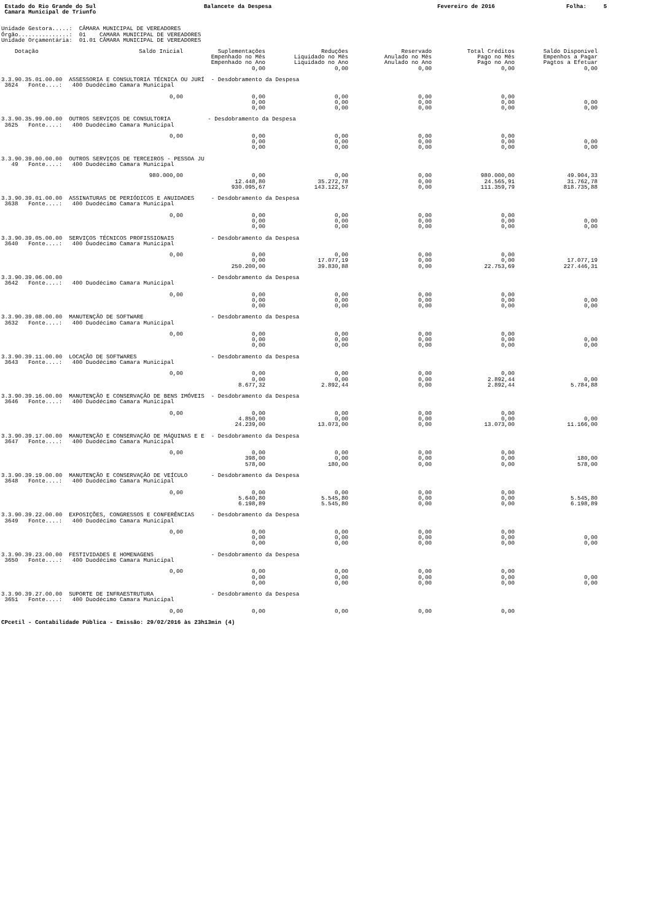Estado do Rio Grande do Sul
Balancete da Despesa
Fevereiro de 2016
Folha: 5
Camara Municipal de Triunfo
Unidade Gestora.....:  CÂMARA MUNICIPAL DE VEREADORES
Órgão...............:  01    CAMARA MUNICIPAL DE VEREADORES
Unidade Orçamentária:  01.01 CÂMARA MUNICIPAL DE VEREADORES
| Dotação | Saldo Inicial | Suplementações | Reduções | Reservado | Total Créditos | Saldo Disponível |
| --- | --- | --- | --- | --- | --- | --- |
| | | Empenhado no Mês | Liquidado no Mês | Anulado no Mês | Pago no Mês | Empenhos a Pagar |
| | | Empenhado no Ano | Liquidado no Ano | Anulado no Ano | Pago no Ano | Pagtos a Efetuar |
| | | 0,00 | 0,00 | 0,00 | 0,00 | 0,00 |
| 3.3.90.35.01.00.00 ASSESSORIA E CONSULTORIA TÉCNICA OU JURÍ - Desdobramento da Despesa | | | | | | |
| 3624 Fonte....: 400 Duodécimo Camara Municipal | | | | | | |
| | 0,00 | 0,00 | 0,00 | 0,00 | 0,00 | |
| | | 0,00 | 0,00 | 0,00 | 0,00 | 0,00 |
| | | 0,00 | 0,00 | 0,00 | 0,00 | 0,00 |
| 3.3.90.35.99.00.00 OUTROS SERVIÇOS DE CONSULTORIA - Desdobramento da Despesa | | | | | | |
| 3625 Fonte....: 400 Duodécimo Camara Municipal | | | | | | |
| | 0,00 | 0,00 | 0,00 | 0,00 | 0,00 | |
| | | 0,00 | 0,00 | 0,00 | 0,00 | 0,00 |
| | | 0,00 | 0,00 | 0,00 | 0,00 | 0,00 |
| 3.3.90.39.00.00.00 OUTROS SERVIÇOS DE TERCEIROS - PESSOA JU | | | | | | |
| 49 Fonte....: 400 Duodécimo Camara Municipal | | | | | | |
| | 980.000,00 | 0,00 | 0,00 | 0,00 | 980.000,00 | 49.904,33 |
| | | 12.448,80 | 35.272,78 | 0,00 | 24.565,91 | 31.762,78 |
| | | 930.095,67 | 143.122,57 | 0,00 | 111.359,79 | 818.735,88 |
| 3.3.90.39.01.00.00 ASSINATURAS DE PERIÓDICOS E ANUIDADES - Desdobramento da Despesa | | | | | | |
| 3638 Fonte....: 400 Duodécimo Camara Municipal | | | | | | |
| | 0,00 | 0,00 | 0,00 | 0,00 | 0,00 | |
| | | 0,00 | 0,00 | 0,00 | 0,00 | 0,00 |
| | | 0,00 | 0,00 | 0,00 | 0,00 | 0,00 |
| 3.3.90.39.05.00.00 SERVIÇOS TÉCNICOS PROFISSIONAIS - Desdobramento da Despesa | | | | | | |
| 3640 Fonte....: 400 Duodécimo Camara Municipal | | | | | | |
| | 0,00 | 0,00 | 0,00 | 0,00 | 0,00 | |
| | | 0,00 | 17.077,19 | 0,00 | 0,00 | 17.077,19 |
| | | 250.200,00 | 39.830,88 | 0,00 | 22.753,69 | 227.446,31 |
| 3.3.90.39.06.00.00 - Desdobramento da Despesa | | | | | | |
| 3642 Fonte....: 400 Duodécimo Camara Municipal | | | | | | |
| | 0,00 | 0,00 | 0,00 | 0,00 | 0,00 | |
| | | 0,00 | 0,00 | 0,00 | 0,00 | 0,00 |
| | | 0,00 | 0,00 | 0,00 | 0,00 | 0,00 |
| 3.3.90.39.08.00.00 MANUTENÇÃO DE SOFTWARE - Desdobramento da Despesa | | | | | | |
| 3632 Fonte....: 400 Duodécimo Camara Municipal | | | | | | |
| | 0,00 | 0,00 | 0,00 | 0,00 | 0,00 | |
| | | 0,00 | 0,00 | 0,00 | 0,00 | 0,00 |
| | | 0,00 | 0,00 | 0,00 | 0,00 | 0,00 |
| 3.3.90.39.11.00.00 LOCAÇÃO DE SOFTWARES - Desdobramento da Despesa | | | | | | |
| 3643 Fonte....: 400 Duodécimo Camara Municipal | | | | | | |
| | 0,00 | 0,00 | 0,00 | 0,00 | 0,00 | |
| | | 0,00 | 0,00 | 0,00 | 2.892,44 | 0,00 |
| | | 8.677,32 | 2.892,44 | 0,00 | 2.892,44 | 5.784,88 |
| 3.3.90.39.16.00.00 MANUTENÇÃO E CONSERVAÇÃO DE BENS IMÓVEIS - Desdobramento da Despesa | | | | | | |
| 3646 Fonte....: 400 Duodécimo Camara Municipal | | | | | | |
| | 0,00 | 0,00 | 0,00 | 0,00 | 0,00 | |
| | | 4.850,00 | 0,00 | 0,00 | 0,00 | 0,00 |
| | | 24.239,00 | 13.073,00 | 0,00 | 13.073,00 | 11.166,00 |
| 3.3.90.39.17.00.00 MANUTENÇÃO E CONSERVAÇÃO DE MÁQUINAS E E - Desdobramento da Despesa | | | | | | |
| 3647 Fonte....: 400 Duodécimo Camara Municipal | | | | | | |
| | 0,00 | 0,00 | 0,00 | 0,00 | 0,00 | |
| | | 398,00 | 0,00 | 0,00 | 0,00 | 180,00 |
| | | 578,00 | 180,00 | 0,00 | 0,00 | 578,00 |
| 3.3.90.39.19.00.00 MANUTENÇÃO E CONSERVAÇÃO DE VEÍCULO - Desdobramento da Despesa | | | | | | |
| 3648 Fonte....: 400 Duodécimo Camara Municipal | | | | | | |
| | 0,00 | 0,00 | 0,00 | 0,00 | 0,00 | |
| | | 5.640,80 | 5.545,80 | 0,00 | 0,00 | 5.545,80 |
| | | 6.198,89 | 5.545,80 | 0,00 | 0,00 | 6.198,89 |
| 3.3.90.39.22.00.00 EXPOSIÇÕES, CONGRESSOS E CONFERÊNCIAS - Desdobramento da Despesa | | | | | | |
| 3649 Fonte....: 400 Duodécimo Camara Municipal | | | | | | |
| | 0,00 | 0,00 | 0,00 | 0,00 | 0,00 | |
| | | 0,00 | 0,00 | 0,00 | 0,00 | 0,00 |
| | | 0,00 | 0,00 | 0,00 | 0,00 | 0,00 |
| 3.3.90.39.23.00.00 FESTIVIDADES E HOMENAGENS - Desdobramento da Despesa | | | | | | |
| 3650 Fonte....: 400 Duodécimo Camara Municipal | | | | | | |
| | 0,00 | 0,00 | 0,00 | 0,00 | 0,00 | |
| | | 0,00 | 0,00 | 0,00 | 0,00 | 0,00 |
| | | 0,00 | 0,00 | 0,00 | 0,00 | 0,00 |
| 3.3.90.39.27.00.00 SUPORTE DE INFRAESTRUTURA - Desdobramento da Despesa | | | | | | |
| 3651 Fonte....: 400 Duodécimo Camara Municipal | | | | | | |
| | 0,00 | 0,00 | 0,00 | 0,00 | 0,00 | |
CPcetil - Contabilidade Pública - Emissão: 29/02/2016 às 23h13min (4)